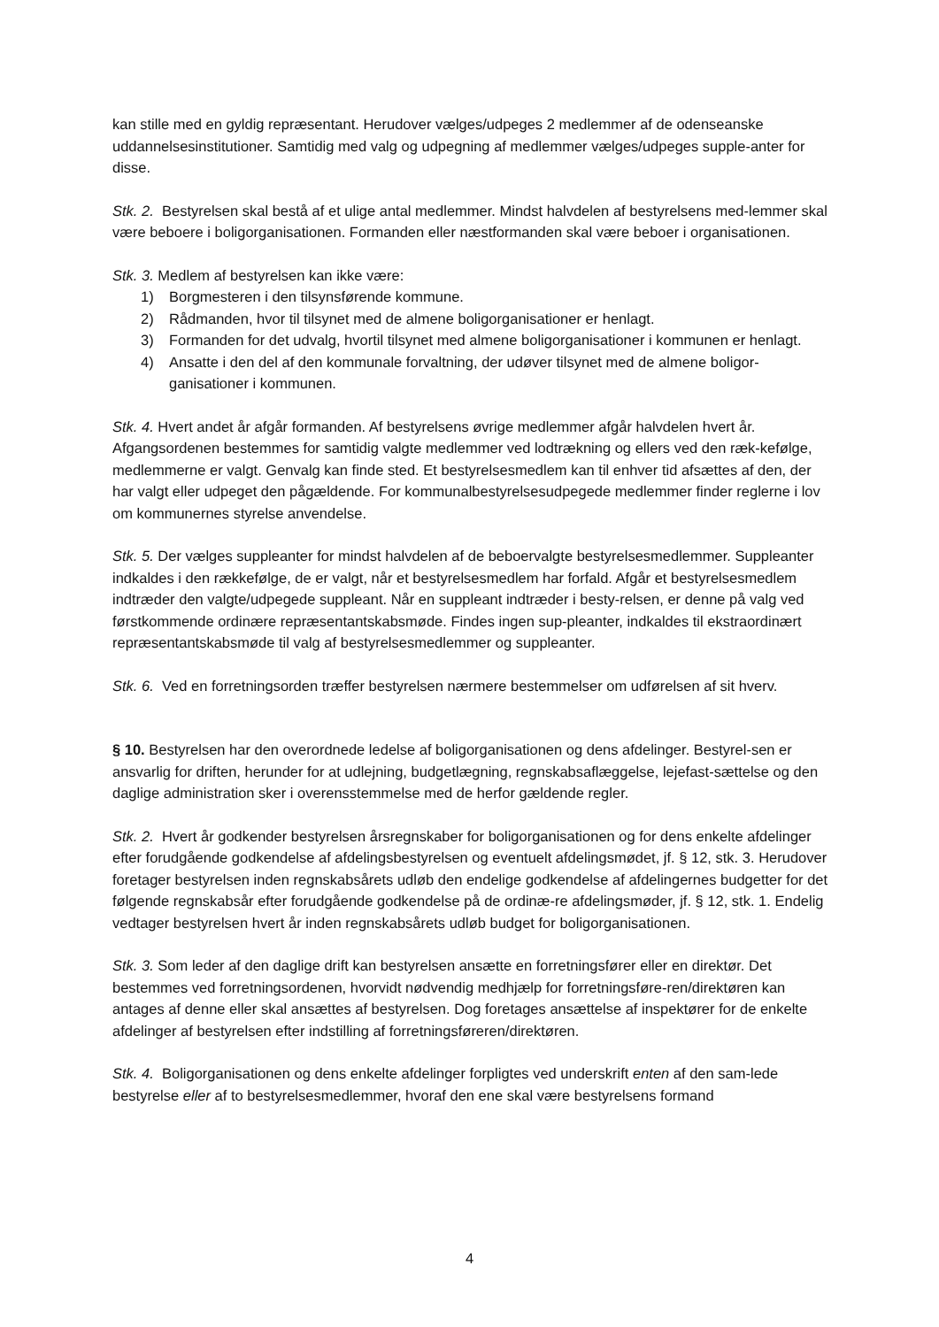kan stille med en gyldig repræsentant. Herudover vælges/udpeges 2 medlemmer af de odenseanske uddannelsesinstitutioner. Samtidig med valg og udpegning af medlemmer vælges/udpeges supple-anter for disse.
Stk. 2. Bestyrelsen skal bestå af et ulige antal medlemmer. Mindst halvdelen af bestyrelsens med-lemmer skal være beboere i boligorganisationen. Formanden eller næstformanden skal være beboer i organisationen.
Stk. 3. Medlem af bestyrelsen kan ikke være:
1) Borgmesteren i den tilsynsførende kommune.
2) Rådmanden, hvor til tilsynet med de almene boligorganisationer er henlagt.
3) Formanden for det udvalg, hvortil tilsynet med almene boligorganisationer i kommunen er henlagt.
4) Ansatte i den del af den kommunale forvaltning, der udøver tilsynet med de almene boligor-ganisationer i kommunen.
Stk. 4. Hvert andet år afgår formanden. Af bestyrelsens øvrige medlemmer afgår halvdelen hvert år. Afgangsordenen bestemmes for samtidig valgte medlemmer ved lodtrækning og ellers ved den ræk-kefølge, medlemmerne er valgt. Genvalg kan finde sted. Et bestyrelsesmedlem kan til enhver tid afsættes af den, der har valgt eller udpeget den pågældende. For kommunalbestyrelsesudpegede medlemmer finder reglerne i lov om kommunernes styrelse anvendelse.
Stk. 5. Der vælges suppleanter for mindst halvdelen af de beboervalgte bestyrelsesmedlemmer. Suppleanter indkaldes i den rækkefølge, de er valgt, når et bestyrelsesmedlem har forfald. Afgår et bestyrelsesmedlem indtræder den valgte/udpegede suppleant. Når en suppleant indtræder i besty-relsen, er denne på valg ved førstkommende ordinære repræsentantskabsmøde. Findes ingen sup-pleanter, indkaldes til ekstraordinært repræsentantskabsmøde til valg af bestyrelsesmedlemmer og suppleanter.
Stk. 6. Ved en forretningsorden træffer bestyrelsen nærmere bestemmelser om udførelsen af sit hverv.
§ 10. Bestyrelsen har den overordnede ledelse af boligorganisationen og dens afdelinger. Bestyrel-sen er ansvarlig for driften, herunder for at udlejning, budgetlægning, regnskabsaflæggelse, lejefast-sættelse og den daglige administration sker i overensstemmelse med de herfor gældende regler.
Stk. 2. Hvert år godkender bestyrelsen årsregnskaber for boligorganisationen og for dens enkelte afdelinger efter forudgående godkendelse af afdelingsbestyrelsen og eventuelt afdelingsmødet, jf. § 12, stk. 3. Herudover foretager bestyrelsen inden regnskabsårets udløb den endelige godkendelse af afdelingernes budgetter for det følgende regnskabsår efter forudgående godkendelse på de ordinæ-re afdelingsmøder, jf. § 12, stk. 1. Endelig vedtager bestyrelsen hvert år inden regnskabsårets udløb budget for boligorganisationen.
Stk. 3. Som leder af den daglige drift kan bestyrelsen ansætte en forretningsfører eller en direktør. Det bestemmes ved forretningsordenen, hvorvidt nødvendig medhjælp for forretningsføre-ren/direktøren kan antages af denne eller skal ansættes af bestyrelsen. Dog foretages ansættelse af inspektører for de enkelte afdelinger af bestyrelsen efter indstilling af forretningsføreren/direktøren.
Stk. 4. Boligorganisationen og dens enkelte afdelinger forpligtes ved underskrift enten af den sam-lede bestyrelse eller af to bestyrelsesmedlemmer, hvoraf den ene skal være bestyrelsens formand
4